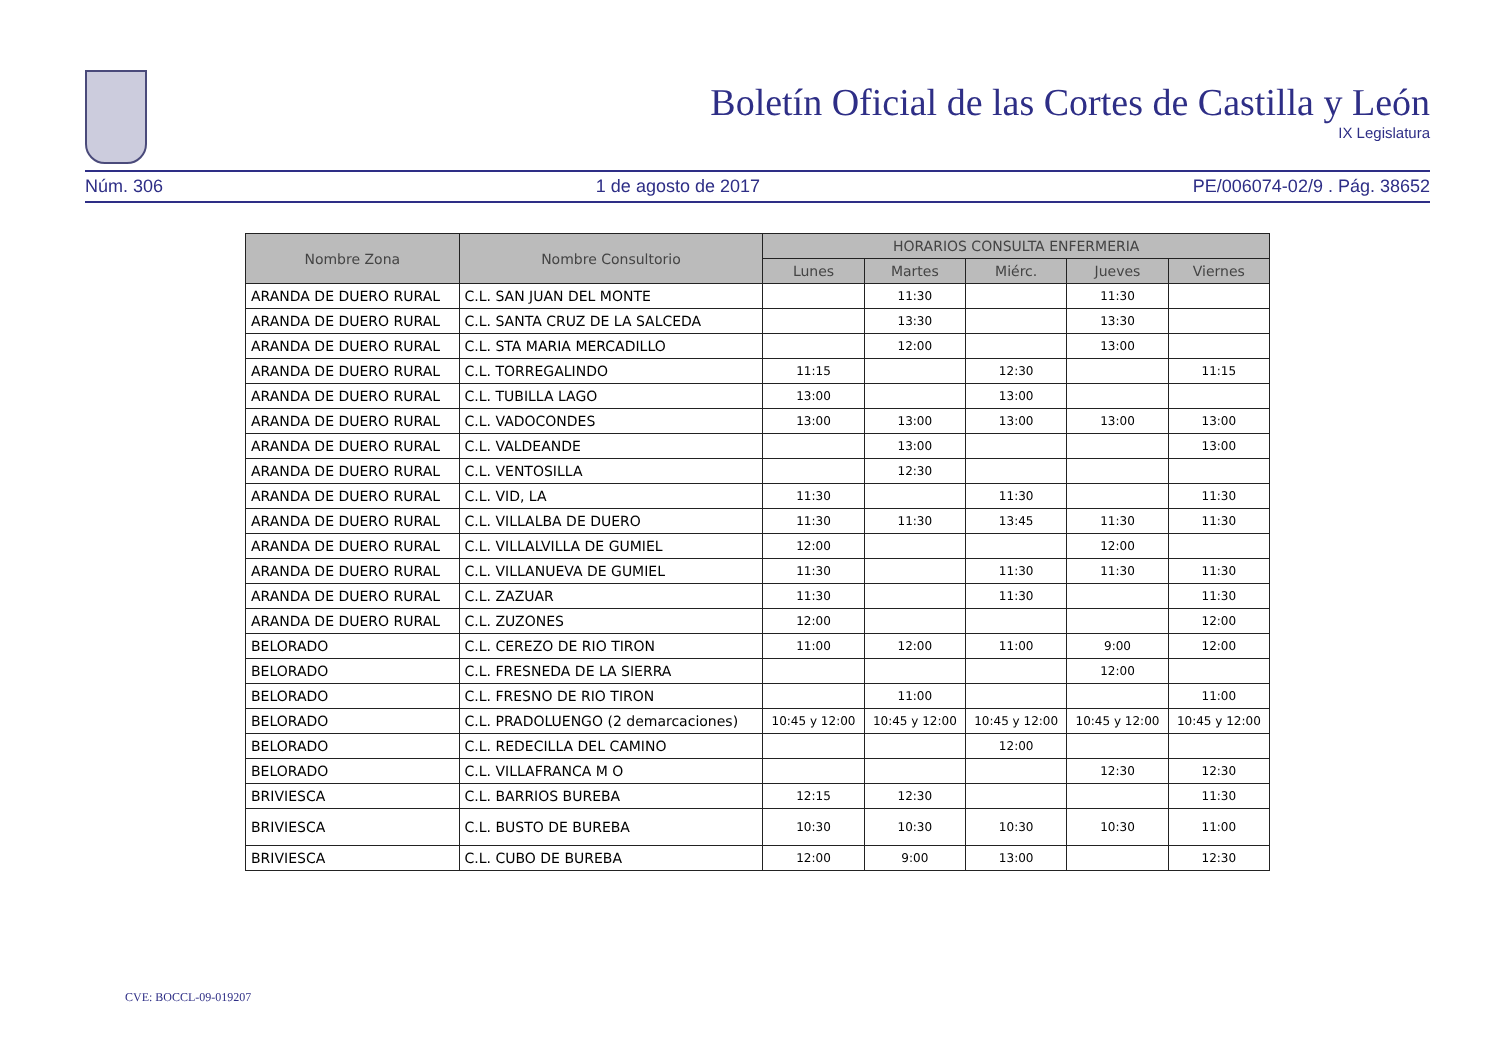Boletín Oficial de las Cortes de Castilla y León
IX Legislatura
Núm. 306 1 de agosto de 2017 PE/006074-02/9 . Pág. 38652
| Nombre Zona | Nombre Consultorio | HORARIOS CONSULTA ENFERMERIA | | | | |
| --- | --- | --- | --- | --- | --- | --- |
| | | Lunes | Martes | Miérc. | Jueves | Viernes |
| ARANDA DE DUERO RURAL | C.L. SAN JUAN DEL MONTE | | 11:30 | | 11:30 | |
| ARANDA DE DUERO RURAL | C.L. SANTA CRUZ DE LA SALCEDA | | 13:30 | | 13:30 | |
| ARANDA DE DUERO RURAL | C.L. STA MARIA MERCADILLO | | 12:00 | | 13:00 | |
| ARANDA DE DUERO RURAL | C.L. TORREGALINDO | 11:15 | | 12:30 | | 11:15 |
| ARANDA DE DUERO RURAL | C.L. TUBILLA LAGO | 13:00 | | 13:00 | | |
| ARANDA DE DUERO RURAL | C.L. VADOCONDES | 13:00 | 13:00 | 13:00 | 13:00 | 13:00 |
| ARANDA DE DUERO RURAL | C.L. VALDEANDE | | 13:00 | | | 13:00 |
| ARANDA DE DUERO RURAL | C.L. VENTOSILLA | | 12:30 | | | |
| ARANDA DE DUERO RURAL | C.L. VID, LA | 11:30 | | 11:30 | | 11:30 |
| ARANDA DE DUERO RURAL | C.L. VILLALBA DE DUERO | 11:30 | 11:30 | 13:45 | 11:30 | 11:30 |
| ARANDA DE DUERO RURAL | C.L. VILLALVILLA DE GUMIEL | 12:00 | | | 12:00 | |
| ARANDA DE DUERO RURAL | C.L. VILLANUEVA DE GUMIEL | 11:30 | | 11:30 | 11:30 | 11:30 |
| ARANDA DE DUERO RURAL | C.L. ZAZUAR | 11:30 | | 11:30 | | 11:30 |
| ARANDA DE DUERO RURAL | C.L. ZUZONES | 12:00 | | | | 12:00 |
| BELORADO | C.L. CEREZO DE RIO TIRON | 11:00 | 12:00 | 11:00 | 9:00 | 12:00 |
| BELORADO | C.L. FRESNEDA DE LA SIERRA | | | | 12:00 | |
| BELORADO | C.L. FRESNO DE RIO TIRON | | 11:00 | | | 11:00 |
| BELORADO | C.L. PRADOLUENGO (2 demarcaciones) | 10:45 y 12:00 | 10:45 y 12:00 | 10:45 y 12:00 | 10:45 y 12:00 | 10:45 y 12:00 |
| BELORADO | C.L. REDECILLA DEL CAMINO | | | 12:00 | | |
| BELORADO | C.L. VILLAFRANCA M O | | | | 12:30 | 12:30 |
| BRIVIESCA | C.L. BARRIOS BUREBA | 12:15 | 12:30 | | | 11:30 |
| BRIVIESCA | C.L. BUSTO DE BUREBA | 10:30 | 10:30 | 10:30 | 10:30 | 11:00 |
| BRIVIESCA | C.L. CUBO DE BUREBA | 12:00 | 9:00 | 13:00 | | 12:30 |
CVE: BOCCL-09-019207